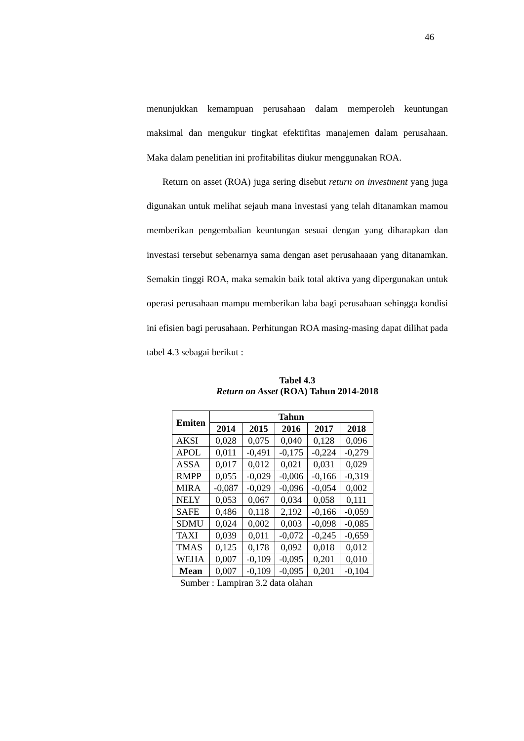46
menunjukkan kemampuan perusahaan dalam memperoleh keuntungan maksimal dan mengukur tingkat efektifitas manajemen dalam perusahaan. Maka dalam penelitian ini profitabilitas diukur menggunakan ROA.
Return on asset (ROA) juga sering disebut return on investment yang juga digunakan untuk melihat sejauh mana investasi yang telah ditanamkan mamou memberikan pengembalian keuntungan sesuai dengan yang diharapkan dan investasi tersebut sebenarnya sama dengan aset perusahaaan yang ditanamkan. Semakin tinggi ROA, maka semakin baik total aktiva yang dipergunakan untuk operasi perusahaan mampu memberikan laba bagi perusahaan sehingga kondisi ini efisien bagi perusahaan. Perhitungan ROA masing-masing dapat dilihat pada tabel 4.3 sebagai berikut :
Tabel 4.3
Return on Asset (ROA) Tahun 2014-2018
| Emiten | Tahun | | | | |
| --- | --- | --- | --- | --- | --- |
| | 2014 | 2015 | 2016 | 2017 | 2018 |
| AKSI | 0,028 | 0,075 | 0,040 | 0,128 | 0,096 |
| APOL | 0,011 | -0,491 | -0,175 | -0,224 | -0,279 |
| ASSA | 0,017 | 0,012 | 0,021 | 0,031 | 0,029 |
| RMPP | 0,055 | -0,029 | -0,006 | -0,166 | -0,319 |
| MIRA | -0,087 | -0,029 | -0,096 | -0,054 | 0,002 |
| NELY | 0,053 | 0,067 | 0,034 | 0,058 | 0,111 |
| SAFE | 0,486 | 0,118 | 2,192 | -0,166 | -0,059 |
| SDMU | 0,024 | 0,002 | 0,003 | -0,098 | -0,085 |
| TAXI | 0,039 | 0,011 | -0,072 | -0,245 | -0,659 |
| TMAS | 0,125 | 0,178 | 0,092 | 0,018 | 0,012 |
| WEHA | 0,007 | -0,109 | -0,095 | 0,201 | 0,010 |
| Mean | 0,007 | -0,109 | -0,095 | 0,201 | -0,104 |
Sumber : Lampiran 3.2 data olahan